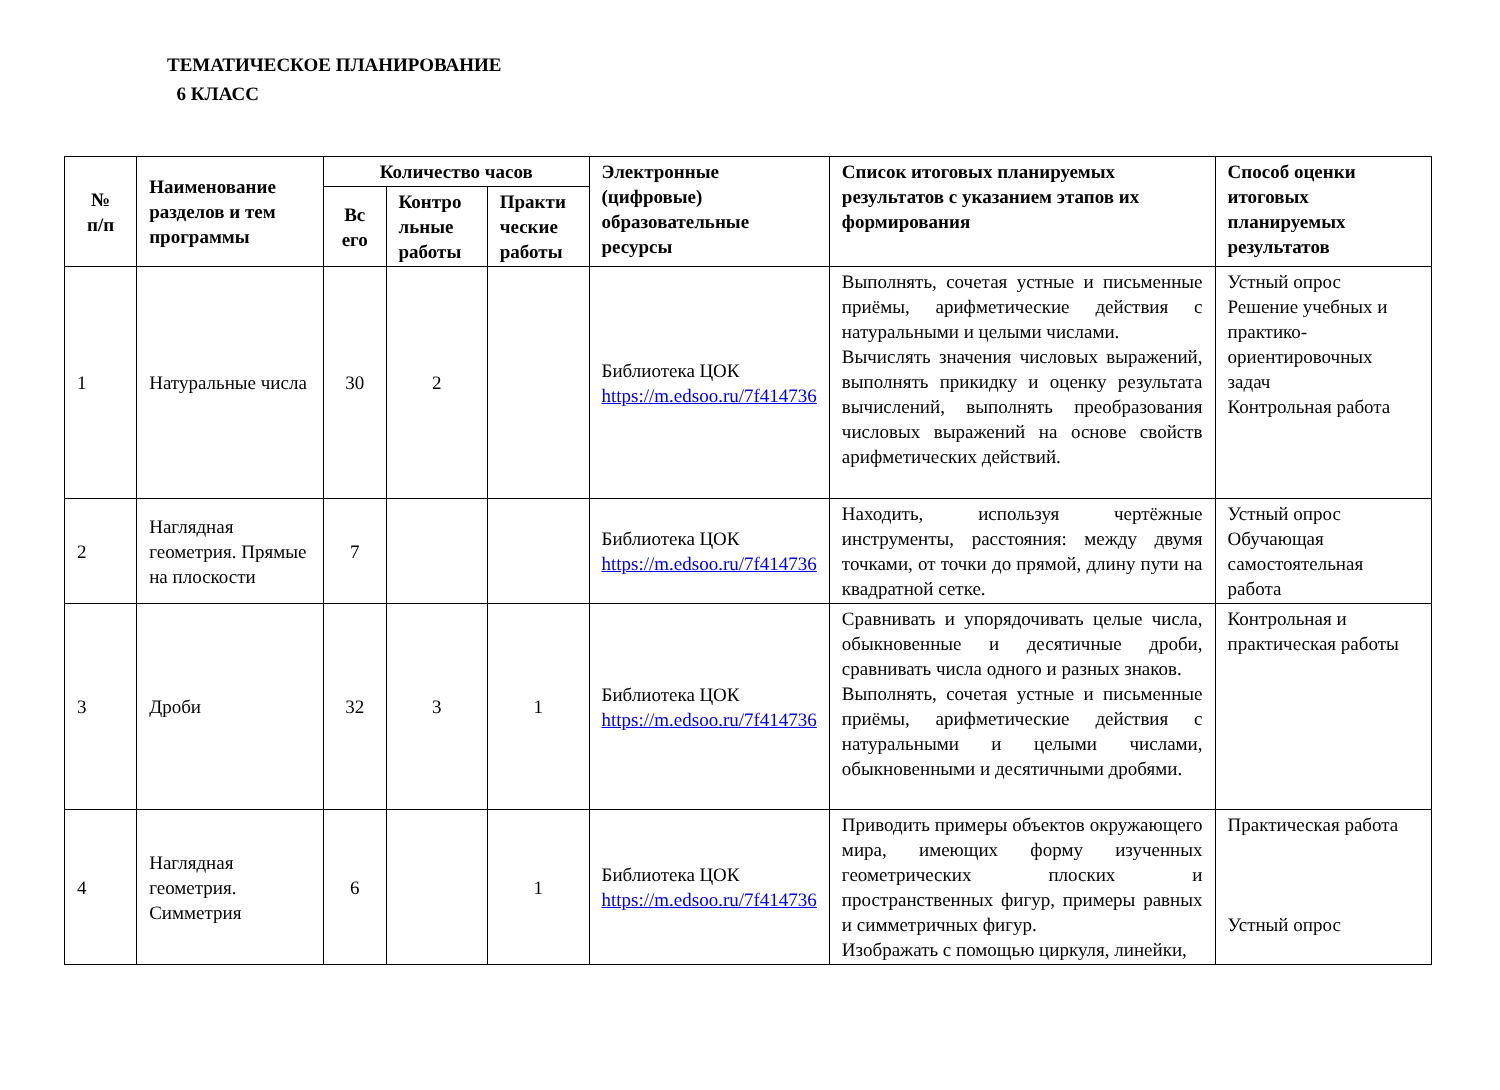ТЕМАТИЧЕСКОЕ ПЛАНИРОВАНИЕ
6 КЛАСС
| № п/п | Наименование разделов и тем программы | Количество часов | | | Электронные (цифровые) образовательные ресурсы | Список итоговых планируемых результатов с указанием этапов их формирования | Способ оценки итоговых планируемых результатов |
| --- | --- | --- | --- | --- | --- | --- | --- |
| | | Вс его | Контро льные работы | Практи ческие работы | | | |
| 1 | Натуральные числа | 30 | 2 | | Библиотека ЦОК https://m.edsoo.ru/7f414736 | Выполнять, сочетая устные и письменные приёмы, арифметические действия с натуральными и целыми числами. Вычислять значения числовых выражений, выполнять прикидку и оценку результата вычислений, выполнять преобразования числовых выражений на основе свойств арифметических действий. | Устный опрос Решение учебных и практико-ориентировочных задач Контрольная работа |
| 2 | Наглядная геометрия. Прямые на плоскости | 7 | | | Библиотека ЦОК https://m.edsoo.ru/7f414736 | Находить, используя чертёжные инструменты, расстояния: между двумя точками, от точки до прямой, длину пути на квадратной сетке. | Устный опрос Обучающая самостоятельная работа |
| 3 | Дроби | 32 | 3 | 1 | Библиотека ЦОК https://m.edsoo.ru/7f414736 | Сравнивать и упорядочивать целые числа, обыкновенные и десятичные дроби, сравнивать числа одного и разных знаков. Выполнять, сочетая устные и письменные приёмы, арифметические действия с натуральными и целыми числами, обыкновенными и десятичными дробями. | Контрольная и практическая работы |
| 4 | Наглядная геометрия. Симметрия | 6 | | 1 | Библиотека ЦОК https://m.edsoo.ru/7f414736 | Приводить примеры объектов окружающего мира, имеющих форму изученных геометрических плоских и пространственных фигур, примеры равных и симметричных фигур. Изображать с помощью циркуля, линейки, | Практическая работа Устный опрос |